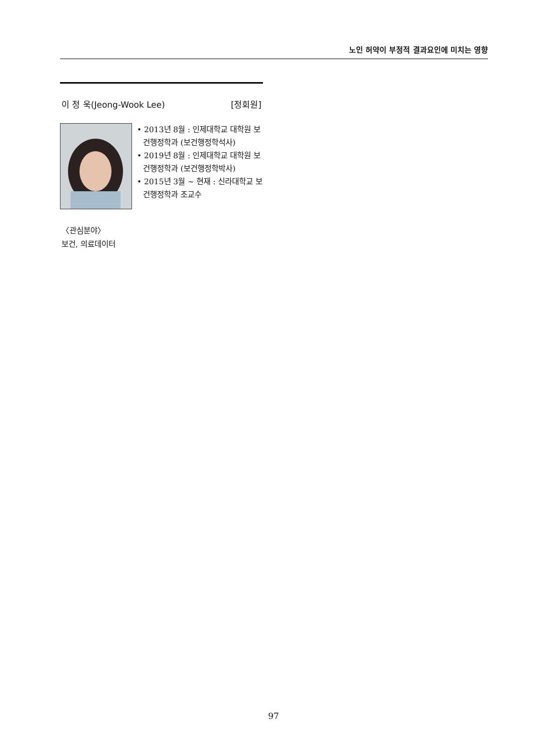노인 허약이 부정적 결과요인에 미치는 영향
이 정 욱(Jeong-Wook Lee) [정회원]
• 2013년 8월 : 인제대학교 대학원 보건행정학과 (보건행정학석사)
• 2019년 8월 : 인제대학교 대학원 보건행정학과 (보건행정학박사)
• 2015년 3월 ~ 현재 : 신라대학교 보건행정학과 조교수
〈관심분야〉
보건, 의료데이터
97